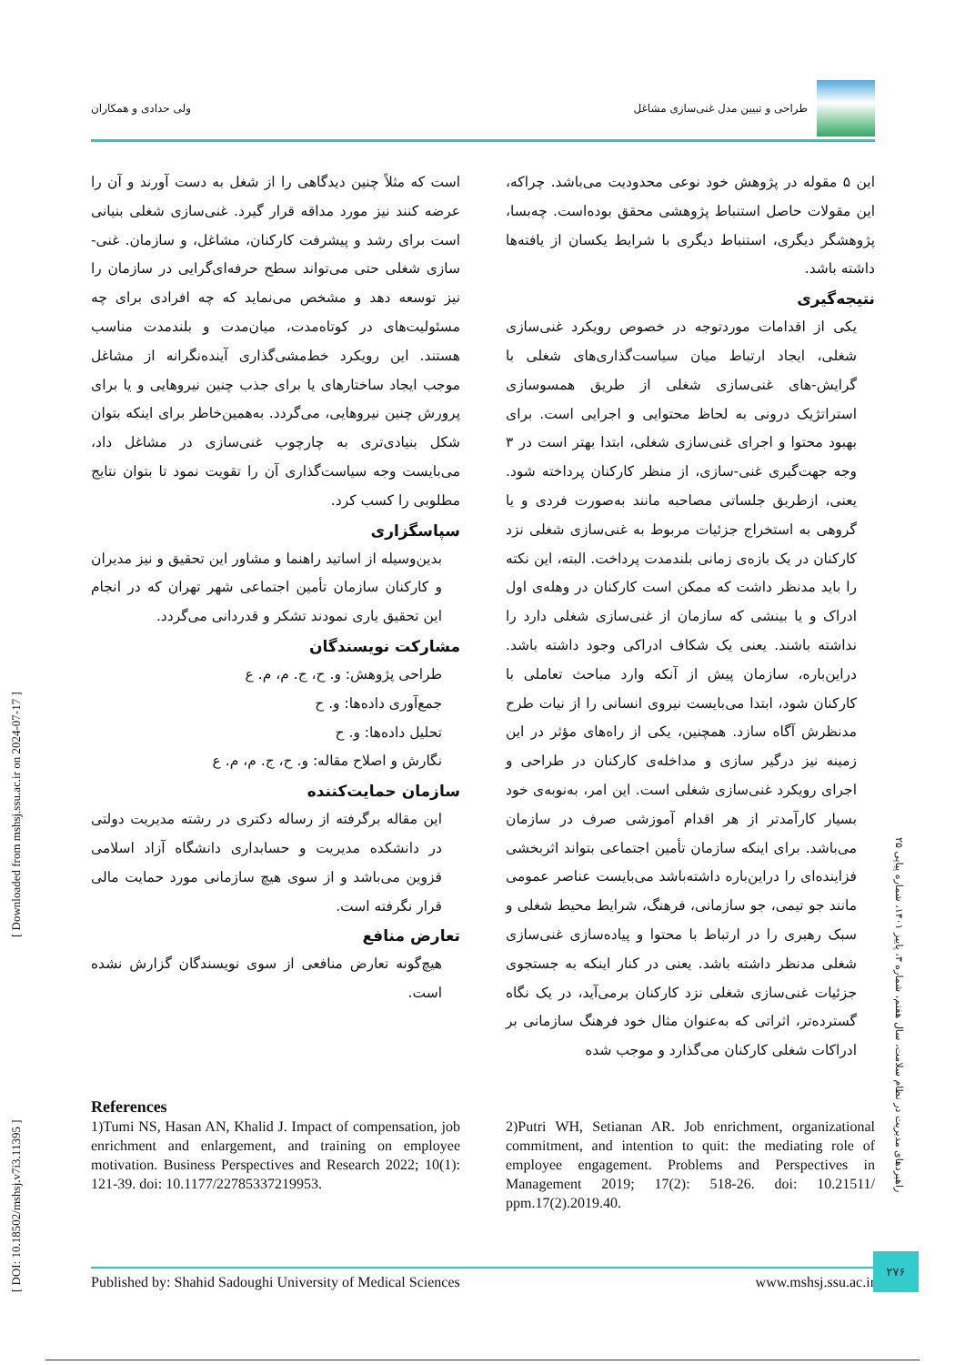طراحی و تبیین مدل غنی‌سازی مشاغل
ولی حدادی و همکاران
این ۵ مقوله در پژوهش خود نوعی محدودیت می‌باشد. چراکه، این مقولات حاصل استنباط پژوهشی محقق بوده‌است. چه‌بسا، پژوهشگر دیگری، استنباط دیگری با شرایط یکسان از یافته‌ها داشته باشد.
نتیجه‌گیری
یکی از اقدامات موردتوجه در خصوص رویکرد غنی‌سازی شغلی، ایجاد ارتباط میان سیاست‌گذاری‌های شغلی با گرایش-های غنی‌سازی شغلی از طریق همسوسازی استراتژیک درونی به لحاظ محتوایی و اجرایی است. برای بهبود محتوا و اجرای غنی‌سازی شغلی، ابتدا بهتر است در ۳ وجه جهت‌گیری غنی-سازی، از منظر کارکنان پرداخته شود. یعنی، ازطریق جلساتی مصاحبه مانند به‌صورت فردی و یا گروهی به استخراج جزئیات مربوط به غنی‌سازی شغلی نزد کارکنان در یک بازه‌ی زمانی بلندمدت پرداخت. البته، این نکته را باید مدنظر داشت که ممکن است کارکنان در وهله‌ی اول ادراک و یا بینشی که سازمان از غنی‌سازی شغلی دارد را نداشته باشند. یعنی یک شکاف ادراکی وجود داشته باشد. دراین‌باره، سازمان پیش از آنکه وارد مباحث تعاملی با کارکنان شود، ابتدا می‌بایست نیروی انسانی را از نیات طرح مدنظرش آگاه سازد. همچنین، یکی از راه‌های مؤثر در این زمینه نیز درگیر سازی و مداخله‌ی کارکنان در طراحی و اجرای رویکرد غنی‌سازی شغلی است. این امر، به‌نوبه‌ی خود بسیار کارآمدتر از هر اقدام آموزشی صرف در سازمان می‌باشد. برای اینکه سازمان تأمین اجتماعی بتواند اثربخشی فزاینده‌ای را دراین‌باره داشته‌باشد می‌بایست عناصر عمومی مانند جو تیمی، جو سازمانی، فرهنگ، شرایط محیط شغلی و سبک رهبری را در ارتباط با محتوا و پیاده‌سازی غنی‌سازی شغلی مدنظر داشته باشد. یعنی در کنار اینکه به جستجوی جزئیات غنی‌سازی شغلی نزد کارکنان برمی‌آید، در یک نگاه گسترده‌تر، اثراتی که به‌عنوان مثال خود فرهنگ سازمانی بر ادراکات شغلی کارکنان می‌گذارد و موجب شده
است که مثلاً چنین دیدگاهی را از شغل به دست آورند و آن را عرضه کنند نیز مورد مداقه قرار گیرد. غنی‌سازی شغلی بنیانی است برای رشد و پیشرفت کارکنان، مشاغل، و سازمان. غنی-سازی شغلی حتی می‌تواند سطح حرفه‌ای‌گرایی در سازمان را نیز توسعه دهد و مشخص می‌نماید که چه افرادی برای چه مسئولیت‌های در کوتاه‌مدت، میان‌مدت و بلندمدت مناسب هستند. این رویکرد خط‌مشی‌گذاری آینده‌نگرانه از مشاغل موجب ایجاد ساختارهای یا برای جذب چنین نیروهایی و یا برای پرورش چنین نیروهایی، می‌گردد. به‌همین‌خاطر برای اینکه بتوان شکل بنیادی‌تری به چارچوب غنی‌سازی در مشاغل داد، می‌بایست وجه سیاست‌گذاری آن را تقویت نمود تا بتوان نتایج مطلوبی را کسب کرد.
سپاسگزاری
بدین‌وسیله از اساتید راهنما و مشاور این تحقیق و نیز مدیران و کارکنان سازمان تأمین اجتماعی شهر تهران که در انجام این تحقیق یاری نمودند تشکر و قدردانی می‌گردد.
مشارکت نویسندگان
طراحی پژوهش: و. ح، ج. م، م. ع
جمع‌آوری داده‌ها: و. ح
تحلیل داده‌ها: و. ح
نگارش و اصلاح مقاله: و. ح، ج. م، م. ع
سازمان حمایت‌کننده
این مقاله برگرفته از رساله دکتری در رشته مدیریت دولتی در دانشکده مدیریت و حسابداری دانشگاه آزاد اسلامی قزوین می‌باشد و از سوی هیچ سازمانی مورد حمایت مالی قرار نگرفته است.
تعارض منافع
هیچ‌گونه تعارض منافعی از سوی نویسندگان گزارش نشده است.
References
1)Tumi NS, Hasan AN, Khalid J. Impact of compensation, job enrichment and enlargement, and training on employee motivation. Business Perspectives and Research 2022; 10(1): 121-39. doi: 10.1177/22785337219953.
2)Putri WH, Setianan AR. Job enrichment, organizational commitment, and intention to quit: the mediating role of employee engagement. Problems and Perspectives in Management 2019; 17(2): 518-26. doi: 10.21511/ ppm.17(2).2019.40.
Published by: Shahid Sadoughi University of Medical Sciences www.mshsj.ssu.ac.ir
[ DOI: 10.18502/mshsj.v7i3.11395 ] [ Downloaded from mshsj.ssu.ac.ir on 2024-07-17 ]
راهبردهای مدیریت در نظام سلامت، سال هفتم، شماره ۳، پاییز ۱۴۰۱، شماره پیاپی ۲۵
۲۷۶